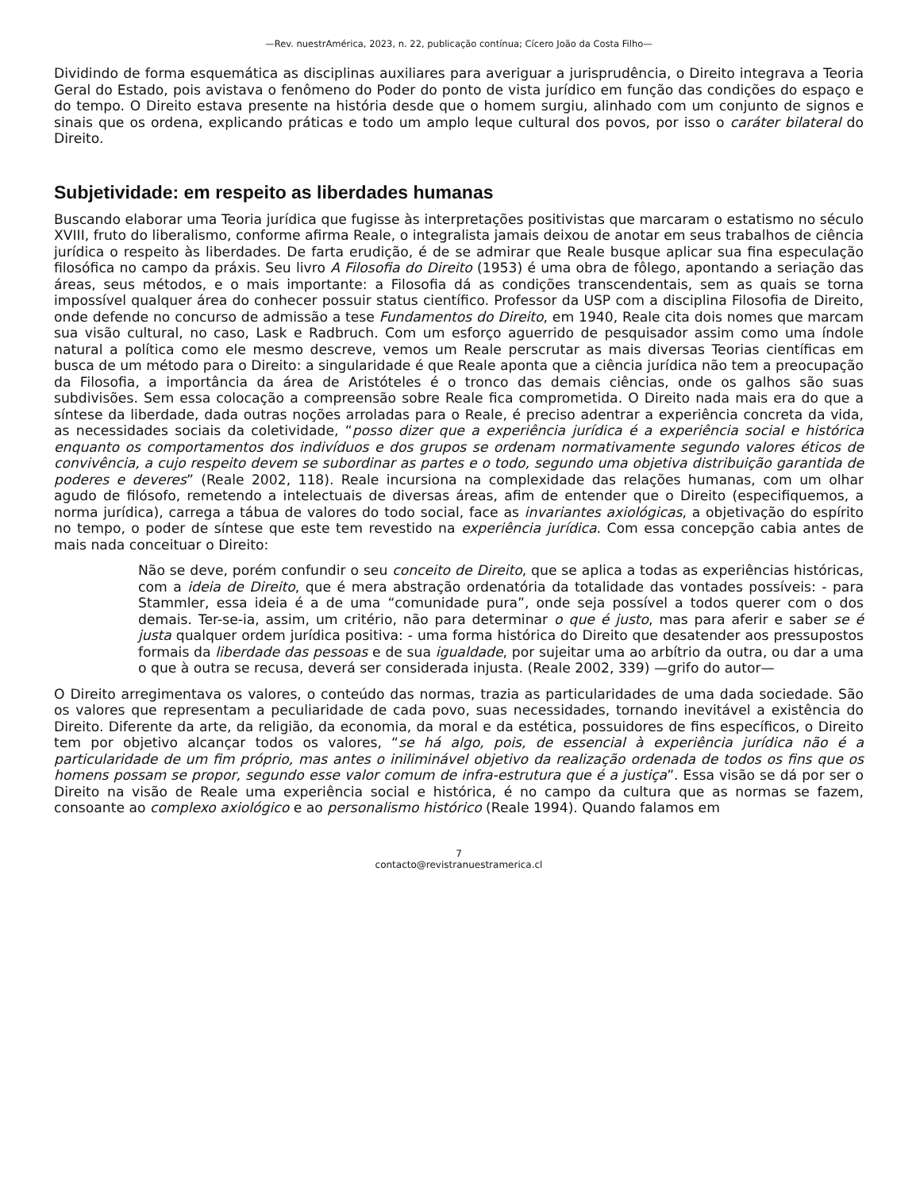—Rev. nuestrAmérica, 2023, n. 22, publicação contínua; Cícero João da Costa Filho—
Dividindo de forma esquemática as disciplinas auxiliares para averiguar a jurisprudência, o Direito integrava a Teoria Geral do Estado, pois avistava o fenômeno do Poder do ponto de vista jurídico em função das condições do espaço e do tempo. O Direito estava presente na história desde que o homem surgiu, alinhado com um conjunto de signos e sinais que os ordena, explicando práticas e todo um amplo leque cultural dos povos, por isso o caráter bilateral do Direito.
Subjetividade: em respeito as liberdades humanas
Buscando elaborar uma Teoria jurídica que fugisse às interpretações positivistas que marcaram o estatismo no século XVIII, fruto do liberalismo, conforme afirma Reale, o integralista jamais deixou de anotar em seus trabalhos de ciência jurídica o respeito às liberdades. De farta erudição, é de se admirar que Reale busque aplicar sua fina especulação filosófica no campo da práxis. Seu livro A Filosofia do Direito (1953) é uma obra de fôlego, apontando a seriação das áreas, seus métodos, e o mais importante: a Filosofia dá as condições transcendentais, sem as quais se torna impossível qualquer área do conhecer possuir status científico. Professor da USP com a disciplina Filosofia de Direito, onde defende no concurso de admissão a tese Fundamentos do Direito, em 1940, Reale cita dois nomes que marcam sua visão cultural, no caso, Lask e Radbruch. Com um esforço aguerrido de pesquisador assim como uma índole natural a política como ele mesmo descreve, vemos um Reale perscrutar as mais diversas Teorias científicas em busca de um método para o Direito: a singularidade é que Reale aponta que a ciência jurídica não tem a preocupação da Filosofia, a importância da área de Aristóteles é o tronco das demais ciências, onde os galhos são suas subdivisões. Sem essa colocação a compreensão sobre Reale fica comprometida. O Direito nada mais era do que a síntese da liberdade, dada outras noções arroladas para o Reale, é preciso adentrar a experiência concreta da vida, as necessidades sociais da coletividade, “posso dizer que a experiência jurídica é a experiência social e histórica enquanto os comportamentos dos indivíduos e dos grupos se ordenam normativamente segundo valores éticos de convivência, a cujo respeito devem se subordinar as partes e o todo, segundo uma objetiva distribuição garantida de poderes e deveres” (Reale 2002, 118). Reale incursiona na complexidade das relações humanas, com um olhar agudo de filósofo, remetendo a intelectuais de diversas áreas, afim de entender que o Direito (especifiquemos, a norma jurídica), carrega a tábua de valores do todo social, face as invariantes axiológicas, a objetivação do espírito no tempo, o poder de síntese que este tem revestido na experiência jurídica. Com essa concepção cabia antes de mais nada conceituar o Direito:
Não se deve, porém confundir o seu conceito de Direito, que se aplica a todas as experiências históricas, com a ideia de Direito, que é mera abstração ordenatória da totalidade das vontades possíveis: - para Stammler, essa ideia é a de uma “comunidade pura”, onde seja possível a todos querer com o dos demais. Ter-se-ia, assim, um critério, não para determinar o que é justo, mas para aferir e saber se é justa qualquer ordem jurídica positiva: - uma forma histórica do Direito que desatender aos pressupostos formais da liberdade das pessoas e de sua igualdade, por sujeitar uma ao arbítrio da outra, ou dar a uma o que à outra se recusa, deverá ser considerada injusta. (Reale 2002, 339) —grifo do autor—
O Direito arregimentava os valores, o conteúdo das normas, trazia as particularidades de uma dada sociedade. São os valores que representam a peculiaridade de cada povo, suas necessidades, tornando inevitável a existência do Direito. Diferente da arte, da religião, da economia, da moral e da estética, possuidores de fins específicos, o Direito tem por objetivo alcançar todos os valores, “se há algo, pois, de essencial à experiência jurídica não é a particularidade de um fim próprio, mas antes o iniliminável objetivo da realização ordenada de todos os fins que os homens possam se propor, segundo esse valor comum de infra-estrutura que é a justiça”. Essa visão se dá por ser o Direito na visão de Reale uma experiência social e histórica, é no campo da cultura que as normas se fazem, consoante ao complexo axiológico e ao personalismo histórico (Reale 1994). Quando falamos em
7
contacto@revistranuestramerica.cl